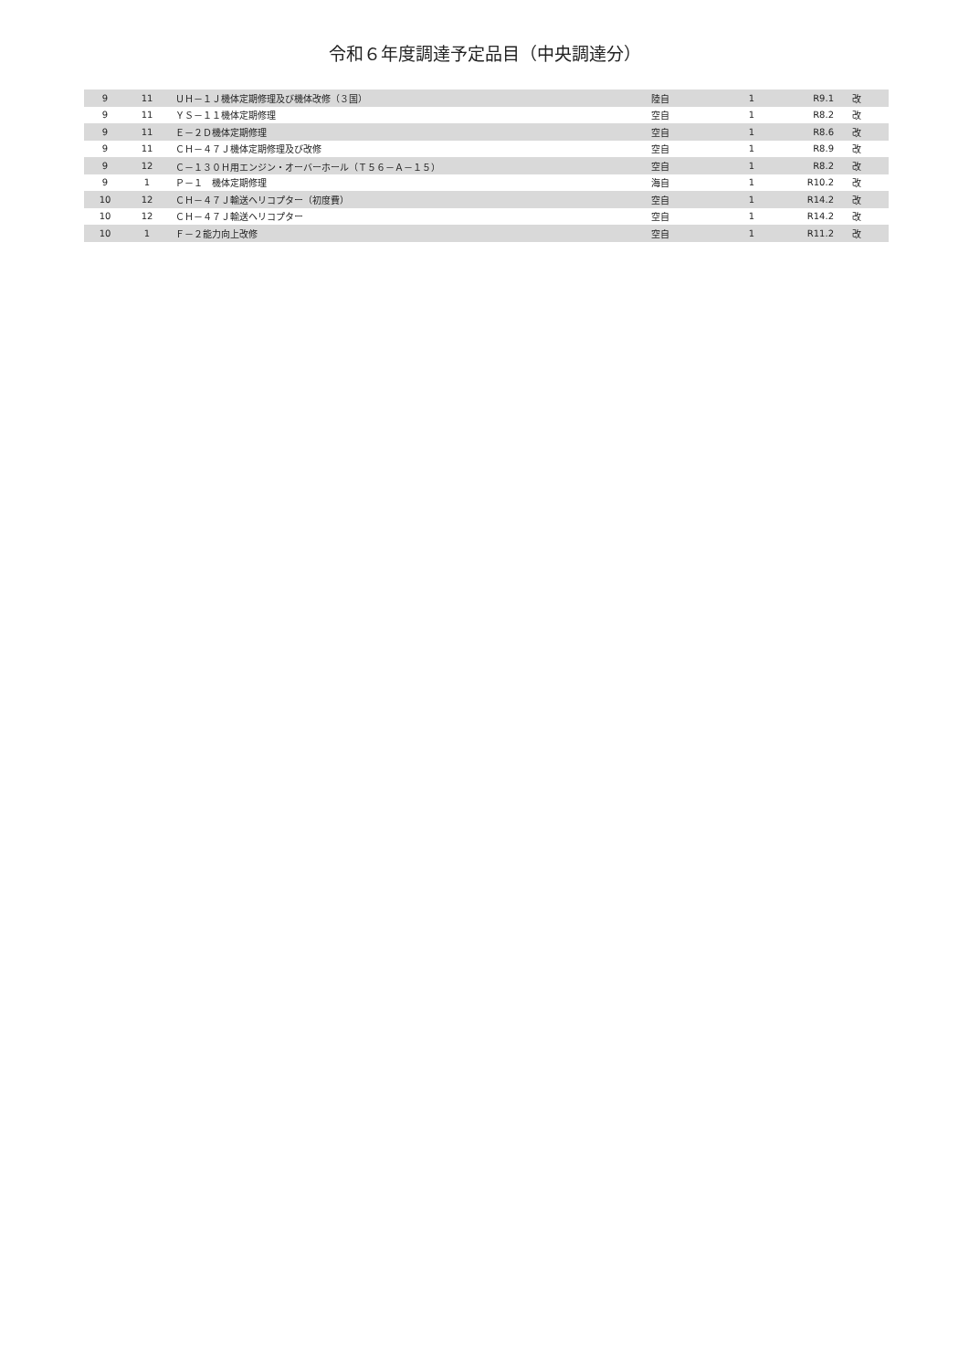令和６年度調達予定品目（中央調達分）
| 9 | 11 | ＵＨ－１Ｊ機体定期修理及び機体改修（３国） | 陸自 | 1 | R9.1 | 改 |
| 9 | 11 | ＹＳ－１１機体定期修理 | 空自 | 1 | R8.2 | 改 |
| 9 | 11 | Ｅ－２Ｄ機体定期修理 | 空自 | 1 | R8.6 | 改 |
| 9 | 11 | ＣＨ－４７Ｊ機体定期修理及び改修 | 空自 | 1 | R8.9 | 改 |
| 9 | 12 | Ｃ－１３０Ｈ用エンジン・オーバーホール（Ｔ５６－Ａ－１５） | 空自 | 1 | R8.2 | 改 |
| 9 | 1 | Ｐ－１ 機体定期修理 | 海自 | 1 | R10.2 | 改 |
| 10 | 12 | ＣＨ－４７Ｊ輸送ヘリコプター（初度費） | 空自 | 1 | R14.2 | 改 |
| 10 | 12 | ＣＨ－４７Ｊ輸送ヘリコプター | 空自 | 1 | R14.2 | 改 |
| 10 | 1 | Ｆ－２能力向上改修 | 空自 | 1 | R11.2 | 改 |